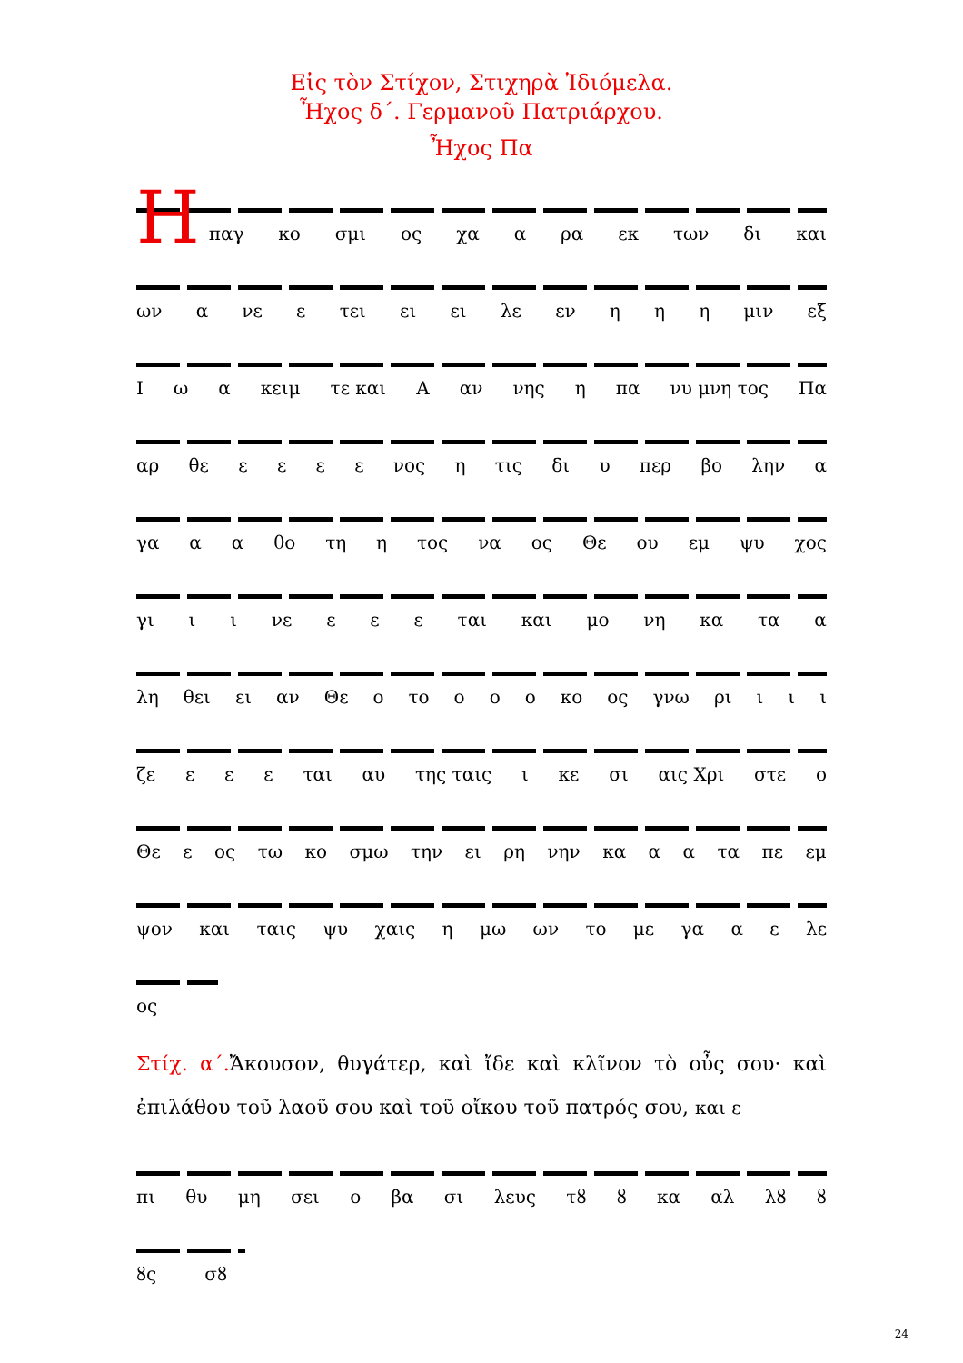Εἰς τὸν Στίχον, Στιχηρὰ Ἰδιόμελα.
Ἦχος δ΄. Γερμανοῦ Πατριάρχου.
Ἦχος Πα
Η
παγ κο σμι ος χα α ρα εκ των δι και
ων α νε ε τει ει ει λε εν η η η μιν εξ
Ιω α κειμ τε και Α αν νης η πα νυ μνη τος Πα
αρ θε εεεε νος η τις δι υ περ βο λην α
γα α α θο τη η τος να ος Θε ου εμ ψυ χος
γι ι ι νε ε ε ε ται και μο νη κα τα α
λη θει ει αν Θε ο το ο ο ο κο ος γνω ρι ι ι ι
ζε ε ε ε ται αυ της ταις ι κε σι αις Χρι στε ο
Θε ε ος τω κο σμω την ει ρη νην κα α α τα πε εμ
ψον και ταις ψυ χαις η μω ων το με γα α ε λε
ος
Στίχ. α΄. Ἄκουσον, θυγάτερ, καὶ ἴδε καὶ κλῖνον τὸ οὖς σου· καὶ ἐπιλάθου τοῦ λαοῦ σου καὶ τοῦ οἴκου τοῦ πατρός σου, και ε
πι θυ μη σει ο βα σι λευς τȣ ȣ κα αλ λȣ ȣ
ȣς σȣ
24